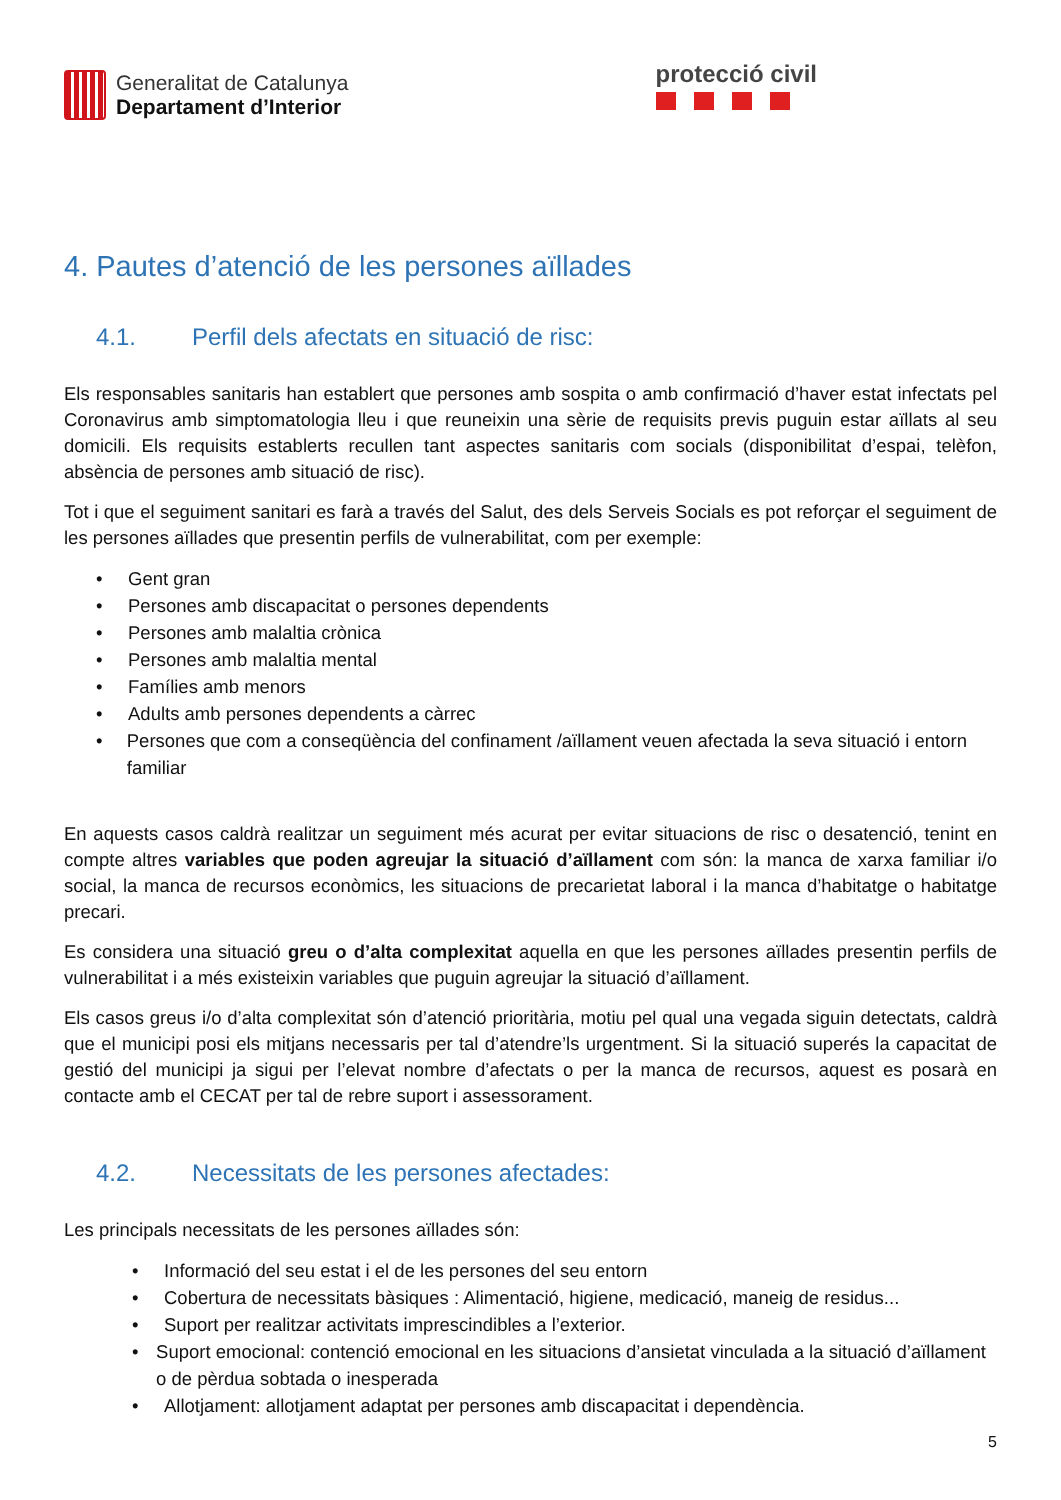Generalitat de Catalunya
Departament d’Interior
protecció civil
4. Pautes d’atenció de les persones aïllades
4.1. Perfil dels afectats en situació de risc:
Els responsables sanitaris han establert que persones amb sospita o amb confirmació d’haver estat infectats pel Coronavirus amb simptomatologia lleu i que reuneixin una sèrie de requisits previs puguin estar aïllats al seu domicili. Els requisits establerts recullen tant aspectes sanitaris com socials (disponibilitat d’espai, telèfon, absència de persones amb situació de risc).
Tot i que el seguiment sanitari es farà a través del Salut, des dels Serveis Socials es pot reforçar el seguiment de les persones aïllades que presentin perfils de vulnerabilitat, com per exemple:
• Gent gran
• Persones amb discapacitat o persones dependents
• Persones amb malaltia crònica
• Persones amb malaltia mental
• Famílies amb menors
• Adults amb persones dependents a càrrec
• Persones que com a conseqüència del confinament /aïllament veuen afectada la seva situació i entorn familiar
En aquests casos caldrà realitzar un seguiment més acurat per evitar situacions de risc o desatenció, tenint en compte altres variables que poden agreujar la situació d’aïllament com són: la manca de xarxa familiar i/o social, la manca de recursos econòmics, les situacions de precarietat laboral i la manca d’habitatge o habitatge precari.
Es considera una situació greu o d’alta complexitat aquella en que les persones aïllades presentin perfils de vulnerabilitat i a més existeixin variables que puguin agreujar la situació d’aïllament.
Els casos greus i/o d’alta complexitat són d’atenció prioritària, motiu pel qual una vegada siguin detectats, caldrà que el municipi posi els mitjans necessaris per tal d’atendre’ls urgentment. Si la situació superés la capacitat de gestió del municipi ja sigui per l’elevat nombre d’afectats o per la manca de recursos, aquest es posarà en contacte amb el CECAT per tal de rebre suport i assessorament.
4.2. Necessitats de les persones afectades:
Les principals necessitats de les persones aïllades són:
• Informació del seu estat i el de les persones del seu entorn
• Cobertura de necessitats bàsiques : Alimentació, higiene, medicació, maneig de residus...
• Suport per realitzar activitats imprescindibles a l’exterior.
• Suport emocional: contenció emocional en les situacions d’ansietat vinculada a la situació d’aïllament o de pèrdua sobtada o inesperada
• Allotjament: allotjament adaptat per persones amb discapacitat i dependència.
5